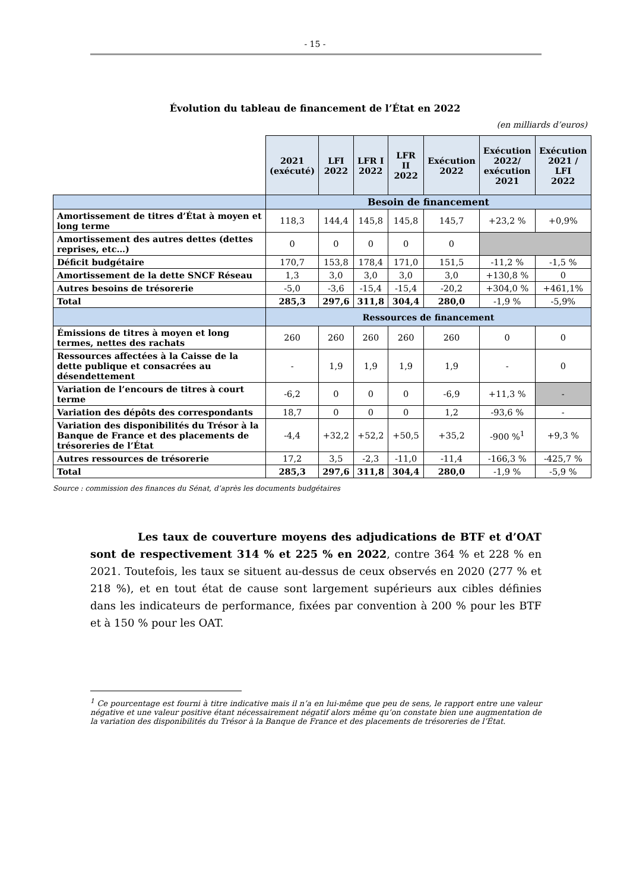- 15 -
Évolution du tableau de financement de l’État en 2022
(en milliards d’euros)
| | 2021 (exécuté) | LFI 2022 | LFR I 2022 | LFR II 2022 | Exécution 2022 | Exécution 2022/ exécution 2021 | Exécution 2021 / LFI 2022 |
| | Besoin de financement | | | | | | |
| Amortissement de titres d’État à moyen et long terme | 118,3 | 144,4 | 145,8 | 145,8 | 145,7 | +23,2 % | +0,9% |
| Amortissement des autres dettes (dettes reprises, etc…) | 0 | 0 | 0 | 0 | 0 | | |
| Déficit budgétaire | 170,7 | 153,8 | 178,4 | 171,0 | 151,5 | -11,2 % | -1,5 % |
| Amortissement de la dette SNCF Réseau | 1,3 | 3,0 | 3,0 | 3,0 | 3,0 | +130,8 % | 0 |
| Autres besoins de trésorerie | -5,0 | -3,6 | -15,4 | -15,4 | -20,2 | +304,0 % | +461,1% |
| Total | 285,3 | 297,6 | 311,8 | 304,4 | 280,0 | -1,9 % | -5,9% |
| | Ressources de financement | | | | | | |
| Émissions de titres à moyen et long termes, nettes des rachats | 260 | 260 | 260 | 260 | 260 | 0 | 0 |
| Ressources affectées à la Caisse de la dette publique et consacrées au désendettement | - | 1,9 | 1,9 | 1,9 | 1,9 | - | 0 |
| Variation de l’encours de titres à court terme | -6,2 | 0 | 0 | 0 | -6,9 | +11,3 % | - |
| Variation des dépôts des correspondants | 18,7 | 0 | 0 | 0 | 1,2 | -93,6 % | - |
| Variation des disponibilités du Trésor à la Banque de France et des placements de trésoreries de l’État | -4,4 | +32,2 | +52,2 | +50,5 | +35,2 | -900 %<sup>1</sup> | +9,3 % |
| Autres ressources de trésorerie | 17,2 | 3,5 | -2,3 | -11,0 | -11,4 | -166,3 % | -425,7 % |
| Total | 285,3 | 297,6 | 311,8 | 304,4 | 280,0 | -1,9 % | -5,9 % |
Source : commission des finances du Sénat, d’après les documents budgétaires
Les taux de couverture moyens des adjudications de BTF et d’OAT sont de respectivement 314 % et 225 % en 2022, contre 364 % et 228 % en 2021. Toutefois, les taux se situent au-dessus de ceux observés en 2020 (277 % et 218 %), et en tout état de cause sont largement supérieurs aux cibles définies dans les indicateurs de performance, fixées par convention à 200 % pour les BTF et à 150 % pour les OAT.
<sup>1</sup> Ce pourcentage est fourni à titre indicative mais il n’a en lui-même que peu de sens, le rapport entre une valeur négative et une valeur positive étant nécessairement négatif alors même qu’on constate bien une augmentation de la variation des disponibilités du Trésor à la Banque de France et des placements de trésoreries de l’État.